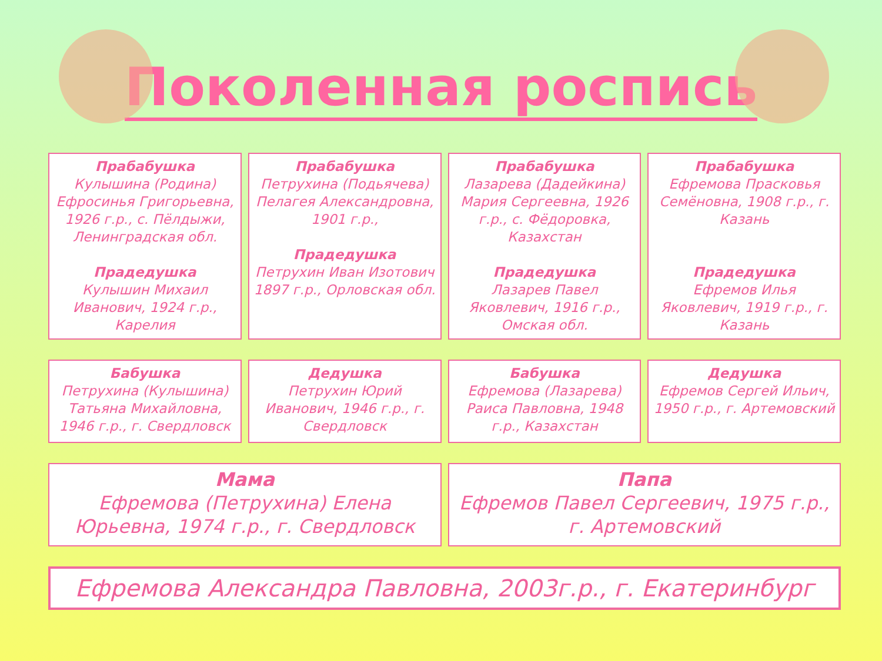Поколенная роспись
Прабабушка
Кулышина (Родина) Ефросинья Григорьевна, 1926 г.р., с. Пёлдыжи, Ленинградская обл.
Прадедушка
Кулышин Михаил Иванович, 1924 г.р., Карелия
Прабабушка
Петрухина (Подьячева) Пелагея Александровна, 1901 г.р.,
Прадедушка
Петрухин Иван Изотович 1897 г.р., Орловская обл.
Прабабушка
Лазарева (Дадейкина) Мария Сергеевна, 1926 г.р., с. Фёдоровка, Казахстан
Прадедушка
Лазарев Павел Яковлевич, 1916 г.р., Омская обл.
Прабабушка
Ефремова Прасковья Семёновна, 1908 г.р., г. Казань
Прадедушка
Ефремов Илья Яковлевич, 1919 г.р., г. Казань
Бабушка
Петрухина (Кулышина) Татьяна Михайловна, 1946 г.р., г. Свердловск
Дедушка
Петрухин Юрий Иванович, 1946 г.р., г. Свердловск
Бабушка
Ефремова (Лазарева) Раиса Павловна, 1948 г.р., Казахстан
Дедушка
Ефремов Сергей Ильич, 1950 г.р., г. Артемовский
Мама
Ефремова (Петрухина) Елена Юрьевна, 1974 г.р., г. Свердловск
Папа
Ефремов Павел Сергеевич, 1975 г.р., г. Артемовский
Ефремова Александра Павловна, 2003г.р., г. Екатеринбург